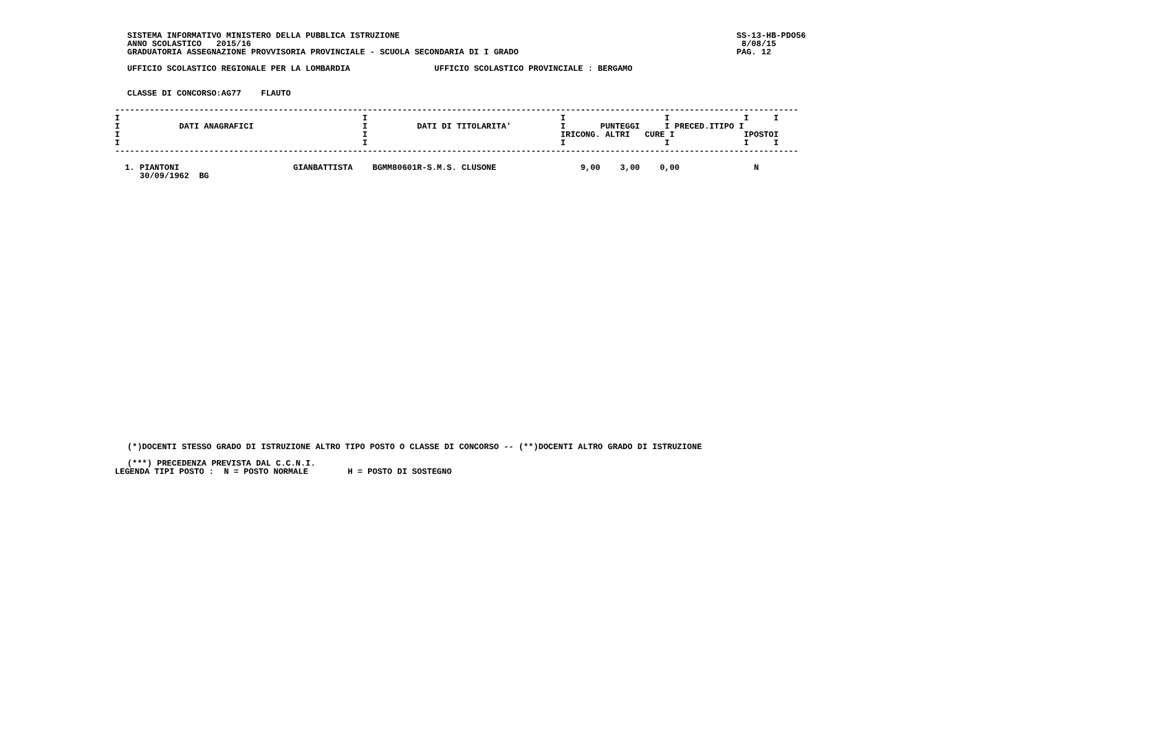SISTEMA INFORMATIVO MINISTERO DELLA PUBBLICA ISTRUZIONE                                                                    SS-13-HB-PDO56
ANNO SCOLASTICO   2015/16                                                                                                   8/08/15
GRADUATORIA ASSEGNAZIONE PROVVISORIA PROVINCIALE - SCUOLA SECONDARIA DI I GRADO                                            PAG. 12

UFFICIO SCOLASTICO REGIONALE PER LA LOMBARDIA                 UFFICIO SCOLASTICO PROVINCIALE : BERGAMO


CLASSE DI CONCORSO:AG77    FLAUTO
------------------------------------------------------------------------------------------------------------------------------------------
I                                                 I                                       I                    I               I     I
I            DATI ANAGRAFICI                      I          DATI DI TITOLARITA'          I       PUNTEGGI     I PRECED.ITIPO I
I                                                 I                                       IRICONG. ALTRI   CURE I              IPOSTOI
I                                                 I                                       I                    I               I     I
------------------------------------------------------------------------------------------------------------------------------------------

  1. PIANTONI                       GIANBATTISTA    BGMM80601R-S.M.S. CLUSONE                 9,00    3,00    0,00               N
     30/09/1962  BG
(*)DOCENTI STESSO GRADO DI ISTRUZIONE ALTRO TIPO POSTO O CLASSE DI CONCORSO -- (**)DOCENTI ALTRO GRADO DI ISTRUZIONE

(***) PRECEDENZA PREVISTA DAL C.C.N.I.
LEGENDA TIPI POSTO :  N = POSTO NORMALE        H = POSTO DI SOSTEGNO